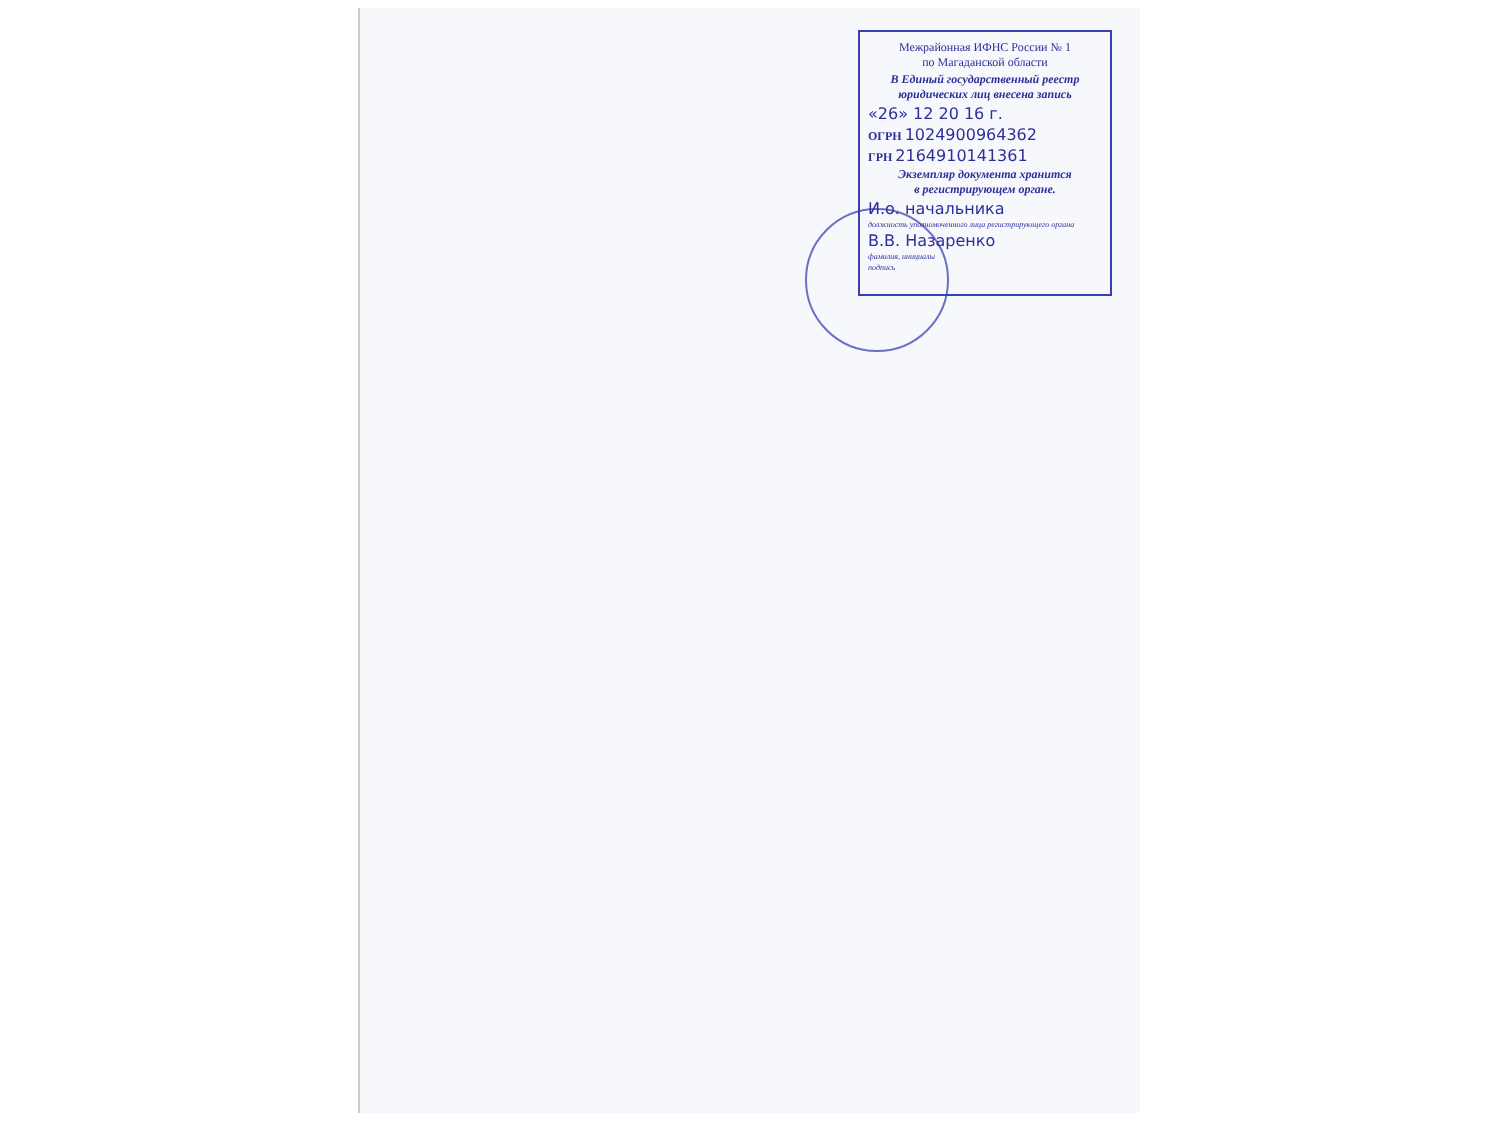Межрайонная ИФНС России № 1
по Магаданской области
В Единый государственный реестр
юридических лиц внесена запись
«26» 12 20 16 г.
ОГРН 1024900964362
ГРН 2164910141361
Экземпляр документа хранится
в регистрирующем органе.
И.о. начальника
должность уполномоченного лица регистрирующего органа
В.В. Назаренко
фамилия, инициалы
подпись